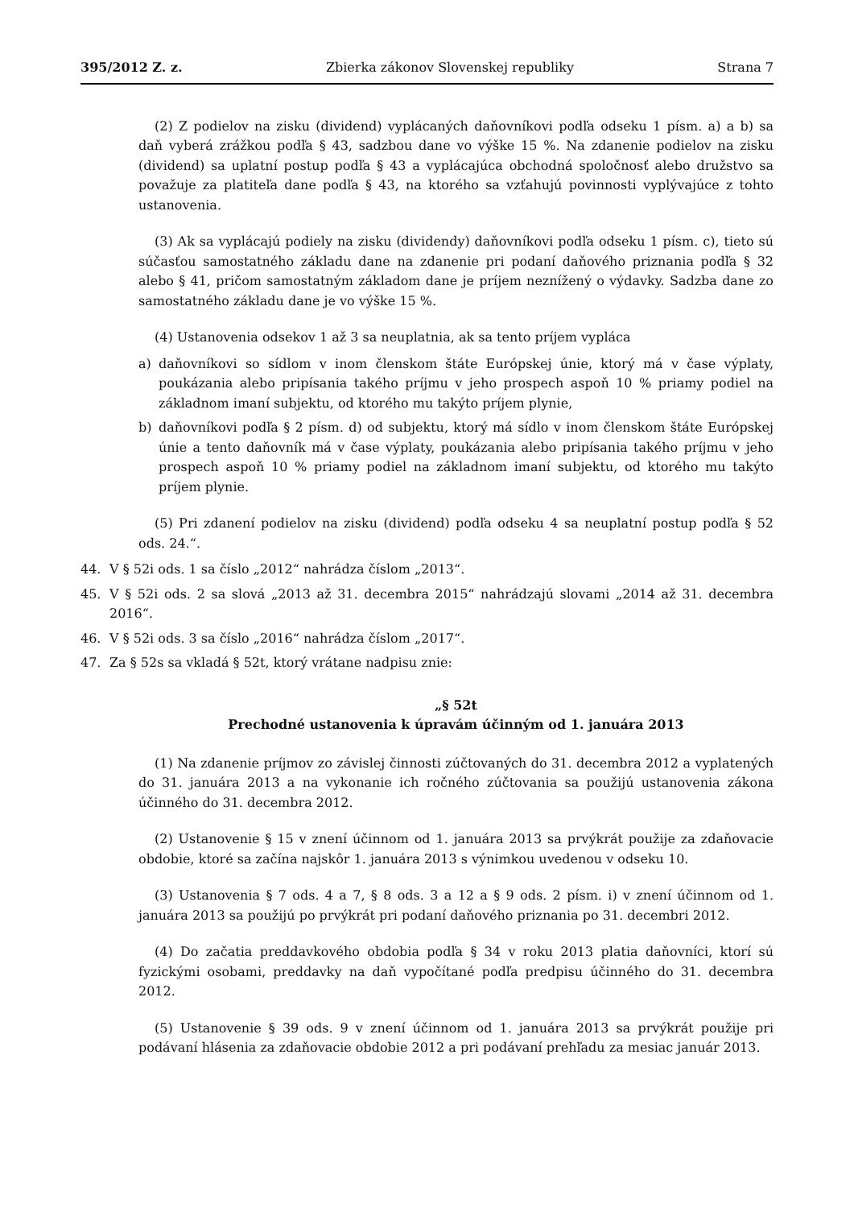395/2012 Z. z. Zbierka zákonov Slovenskej republiky Strana 7
(2) Z podielov na zisku (dividend) vyplácaných daňovníkovi podľa odseku 1 písm. a) a b) sa daň vyberá zrážkou podľa § 43, sadzbou dane vo výške 15 %. Na zdanenie podielov na zisku (dividend) sa uplatní postup podľa § 43 a vyplácajúca obchodná spoločnosť alebo družstvo sa považuje za platiteľa dane podľa § 43, na ktorého sa vzťahujú povinnosti vyplývajúce z tohto ustanovenia.
(3) Ak sa vyplácajú podiely na zisku (dividendy) daňovníkovi podľa odseku 1 písm. c), tieto sú súčasťou samostatného základu dane na zdanenie pri podaní daňového priznania podľa § 32 alebo § 41, pričom samostatným základom dane je príjem neznížený o výdavky. Sadzba dane zo samostatného základu dane je vo výške 15 %.
(4) Ustanovenia odsekov 1 až 3 sa neuplatnia, ak sa tento príjem vypláca
a) daňovníkovi so sídlom v inom členskom štáte Európskej únie, ktorý má v čase výplaty, poukázania alebo pripísania takého príjmu v jeho prospech aspoň 10 % priamy podiel na základnom imaní subjektu, od ktorého mu takýto príjem plynie,
b) daňovníkovi podľa § 2 písm. d) od subjektu, ktorý má sídlo v inom členskom štáte Európskej únie a tento daňovník má v čase výplaty, poukázania alebo pripísania takého príjmu v jeho prospech aspoň 10 % priamy podiel na základnom imaní subjektu, od ktorého mu takýto príjem plynie.
(5) Pri zdanení podielov na zisku (dividend) podľa odseku 4 sa neuplatní postup podľa § 52 ods. 24.“.
44. V § 52i ods. 1 sa číslo „2012“ nahrádza číslom „2013“.
45. V § 52i ods. 2 sa slová „2013 až 31. decembra 2015“ nahrádzajú slovami „2014 až 31. decembra 2016“.
46. V § 52i ods. 3 sa číslo „2016“ nahrádza číslom „2017“.
47. Za § 52s sa vkladá § 52t, ktorý vrátane nadpisu znie:
„§ 52t
Prechodné ustanovenia k úpravám účinným od 1. januára 2013
(1) Na zdanenie príjmov zo závislej činnosti zúčtovaných do 31. decembra 2012 a vyplatených do 31. januára 2013 a na vykonanie ich ročného zúčtovania sa použijú ustanovenia zákona účinného do 31. decembra 2012.
(2) Ustanovenie § 15 v znení účinnom od 1. januára 2013 sa prvýkrát použije za zdaňovacie obdobie, ktoré sa začína najskôr 1. januára 2013 s výnimkou uvedenou v odseku 10.
(3) Ustanovenia § 7 ods. 4 a 7, § 8 ods. 3 a 12 a § 9 ods. 2 písm. i) v znení účinnom od 1. januára 2013 sa použijú po prvýkrát pri podaní daňového priznania po 31. decembri 2012.
(4) Do začatia preddavkového obdobia podľa § 34 v roku 2013 platia daňovníci, ktorí sú fyzickými osobami, preddavky na daň vypočítané podľa predpisu účinného do 31. decembra 2012.
(5) Ustanovenie § 39 ods. 9 v znení účinnom od 1. januára 2013 sa prvýkrát použije pri podávaní hlásenia za zdaňovacie obdobie 2012 a pri podávaní prehľadu za mesiac január 2013.